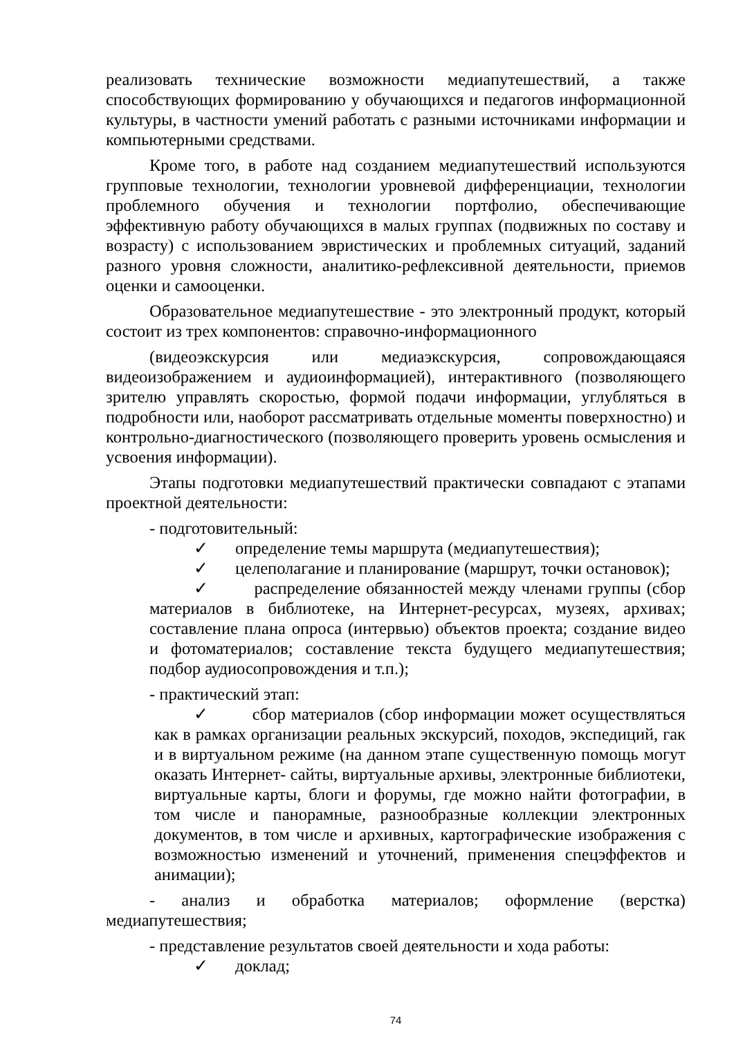реализовать технические возможности медиапутешествий, а также способствующих формированию у обучающихся и педагогов информационной культуры, в частности умений работать с разными источниками информации и компьютерными средствами.
Кроме того, в работе над созданием медиапутешествий используются групповые технологии, технологии уровневой дифференциации, технологии проблемного обучения и технологии портфолио, обеспечивающие эффективную работу обучающихся в малых группах (подвижных по составу и возрасту) с использованием эвристических и проблемных ситуаций, заданий разного уровня сложности, аналитико-рефлексивной деятельности, приемов оценки и самооценки.
Образовательное медиапутешествие - это электронный продукт, который состоит из трех компонентов: справочно-информационного
(видеоэкскурсия или медиаэкскурсия, сопровождающаяся видеоизображением и аудиоинформацией), интерактивного (позволяющего зрителю управлять скоростью, формой подачи информации, углубляться в подробности или, наоборот рассматривать отдельные моменты поверхностно) и контрольно-диагностического (позволяющего проверить уровень осмысления и усвоения информации).
Этапы подготовки медиапутешествий практически совпадают с этапами проектной деятельности:
- подготовительный:
✓ определение темы маршрута (медиапутешествия);
✓ целеполагание и планирование (маршрут, точки остановок);
✓ распределение обязанностей между членами группы (сбор материалов в библиотеке, на Интернет-ресурсах, музеях, архивах; составление плана опроса (интервью) объектов проекта; создание видео и фотоматериалов; составление текста будущего медиапутешествия; подбор аудиосопровождения и т.п.);
- практический этап:
✓ сбор материалов (сбор информации может осуществляться как в рамках организации реальных экскурсий, походов, экспедиций, гак и в виртуальном режиме (на данном этапе существенную помощь могут оказать Интернет- сайты, виртуальные архивы, электронные библиотеки, виртуальные карты, блоги и форумы, где можно найти фотографии, в том числе и панорамные, разнообразные коллекции электронных документов, в том числе и архивных, картографические изображения с возможностью изменений и уточнений, применения спецэффектов и анимации);
- анализ и обработка материалов; оформление (верстка) медиапутешествия;
- представление результатов своей деятельности и хода работы:
✓ доклад;
74